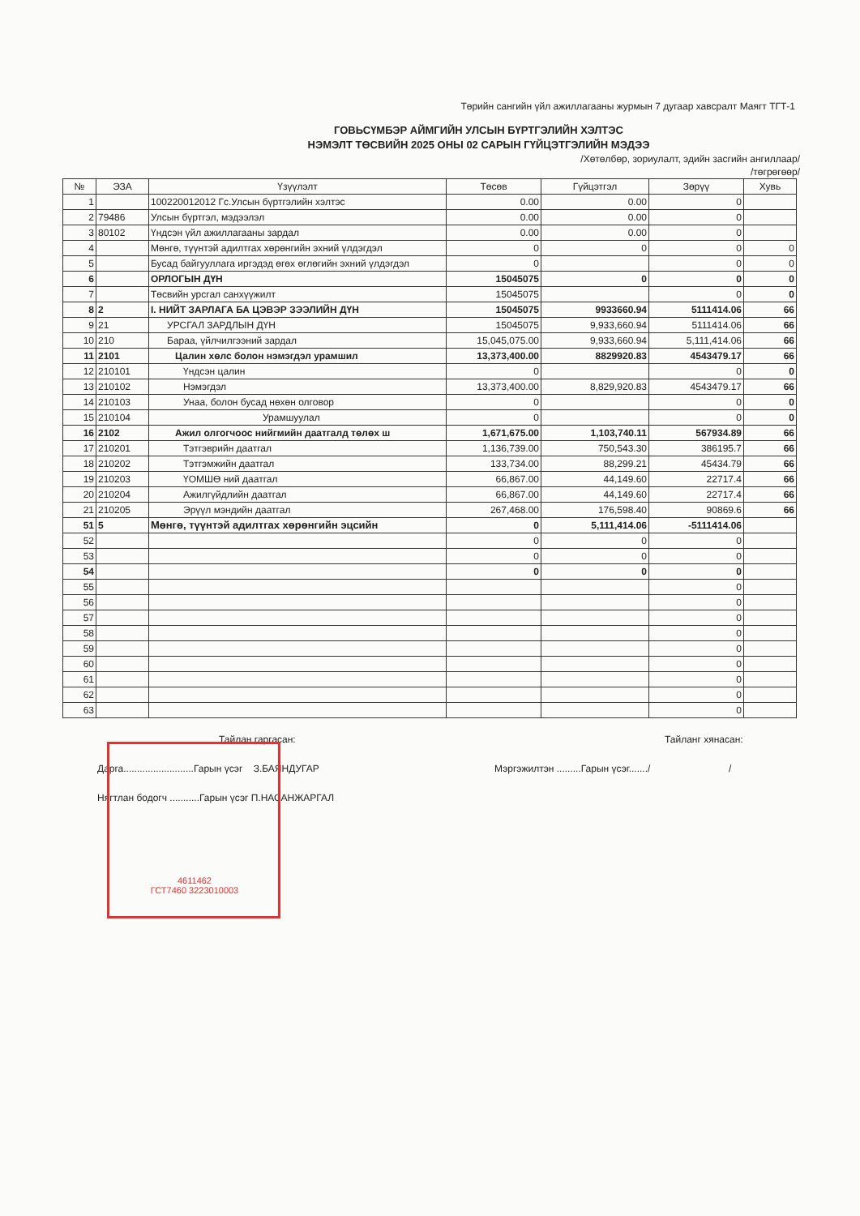Төрийн сангийн үйл ажиллагааны журмын 7 дугаар хавсралт Маягт ТГТ-1
ГОВЬСҮМБЭР АЙМГИЙН УЛСЫН БҮРТГЭЛИЙН ХЭЛТЭС
НЭМЭЛТ ТӨСВИЙН 2025 ОНЫ 02 САРЫН ГҮЙЦЭТГЭЛИЙН МЭДЭЭ
/Хөтөлбөр, зориулалт, эдийн засгийн ангиллаар/
/төгрөгөөр/
| № | ЭЗА | Үзүүлэлт | Төсөв | Гүйцэтгэл | Зөрүү | Хувь |
| --- | --- | --- | --- | --- | --- | --- |
| 1 | | 100220012012 Гс.Улсын бүртгэлийн хэлтэс | 0.00 | 0.00 | 0 | |
| 2 | 79486 | Улсын бүртгэл, мэдээлэл | 0.00 | 0.00 | 0 | |
| 3 | 80102 | Үндсэн үйл ажиллагааны зардал | 0.00 | 0.00 | 0 | |
| 4 | | Мөнгө, түүнтэй адилтгах хөрөнгийн эхний үлдэгдэл | 0 | 0 | 0 | 0 |
| 5 | | Бусад байгууллага иргэдэд өгөх өглөгийн эхний үлдэгдэл | 0 | | 0 | 0 |
| 6 | | ОРЛОГЫН ДҮН | 15045075 | 0 | 0 | 0 |
| 7 | | Төсвийн урсгал санхүүжилт | 15045075 | | 0 | 0 |
| 8 | 2 | I. НИЙТ ЗАРЛАГА БА ЦЭВЭР ЗЭЭЛИЙН ДҮН | 15045075 | 9933660.94 | 5111414.06 | 66 |
| 9 | 21 | УРСГАЛ ЗАРДЛЫН ДҮН | 15045075 | 9,933,660.94 | 5111414.06 | 66 |
| 10 | 210 | Бараа, үйлчилгээний зардал | 15,045,075.00 | 9,933,660.94 | 5,111,414.06 | 66 |
| 11 | 2101 | Цалин хөлс болон нэмэгдэл урамшил | 13,373,400.00 | 8829920.83 | 4543479.17 | 66 |
| 12 | 210101 | Үндсэн цалин | 0 | | 0 | 0 |
| 13 | 210102 | Нэмэгдэл | 13,373,400.00 | 8,829,920.83 | 4543479.17 | 66 |
| 14 | 210103 | Унаа, болон бусад нөхөн олговор | 0 | | 0 | 0 |
| 15 | 210104 | Урамшуулал | 0 | | 0 | 0 |
| 16 | 2102 | Ажил олгогчоос нийгмийн даатгалд төлөх ш | 1,671,675.00 | 1,103,740.11 | 567934.89 | 66 |
| 17 | 210201 | Тэтгэврийн даатгал | 1,136,739.00 | 750,543.30 | 386195.7 | 66 |
| 18 | 210202 | Тэтгэмжийн даатгал | 133,734.00 | 88,299.21 | 45434.79 | 66 |
| 19 | 210203 | ҮОМШӨ ний даатгал | 66,867.00 | 44,149.60 | 22717.4 | 66 |
| 20 | 210204 | Ажилгүйдлийн даатгал | 66,867.00 | 44,149.60 | 22717.4 | 66 |
| 21 | 210205 | Эрүүл мэндийн даатгал | 267,468.00 | 176,598.40 | 90869.6 | 66 |
| 51 | 5 | Мөнгө, түүнтэй адилтгах хөрөнгийн эцсийн | 0 | 5,111,414.06 | -5111414.06 | |
| 52 | | | 0 | 0 | 0 | |
| 53 | | | 0 | 0 | 0 | |
| 54 | | | 0 | 0 | 0 | |
| 55 | | | | | 0 | |
| 56 | | | | | 0 | |
| 57 | | | | | 0 | |
| 58 | | | | | 0 | |
| 59 | | | | | 0 | |
| 60 | | | | | 0 | |
| 61 | | | | | 0 | |
| 62 | | | | | 0 | |
| 63 | | | | | 0 | |
Тайлан гаргасан: Тайланг хянасан:
Дарга..........................Гарын үсэг З.БАЯНДУГАР Мэргэжилтэн .........Гарын үсэг......./ /
Нягтлан бодогч ...........Гарын үсэг П.НАСАНЖАРГАЛ
4611462
ГСТ7460 3223010003